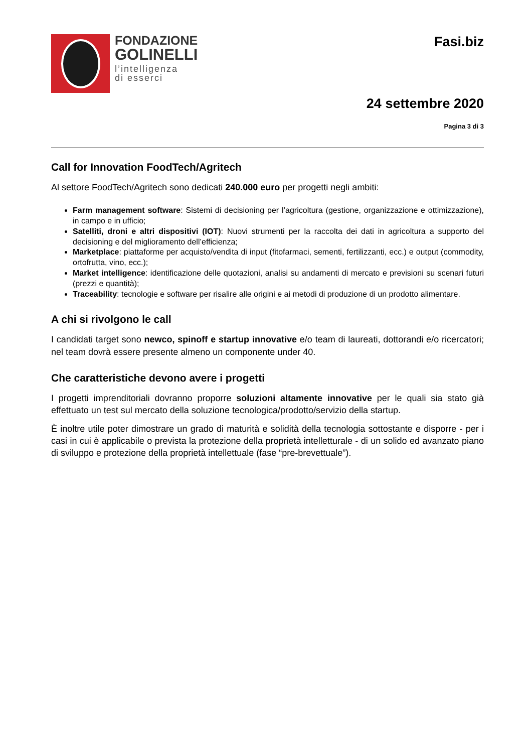FONDAZIONE
GOLINELLI
l’intelligenza
di esserci
Fasi.biz
24 settembre 2020
Pagina 3 di 3
Call for Innovation FoodTech/Agritech
Al settore FoodTech/Agritech sono dedicati 240.000 euro per progetti negli ambiti:
Farm management software: Sistemi di decisioning per l’agricoltura (gestione, organizzazione e ottimizzazione), in campo e in ufficio;
Satelliti, droni e altri dispositivi (IOT): Nuovi strumenti per la raccolta dei dati in agricoltura a supporto del decisioning e del miglioramento dell’efficienza;
Marketplace: piattaforme per acquisto/vendita di input (fitofarmaci, sementi, fertilizzanti, ecc.) e output (commodity, ortofrutta, vino, ecc.);
Market intelligence: identificazione delle quotazioni, analisi su andamenti di mercato e previsioni su scenari futuri (prezzi e quantità);
Traceability: tecnologie e software per risalire alle origini e ai metodi di produzione di un prodotto alimentare.
A chi si rivolgono le call
I candidati target sono newco, spinoff e startup innovative e/o team di laureati, dottorandi e/o ricercatori; nel team dovrà essere presente almeno un componente under 40.
Che caratteristiche devono avere i progetti
I progetti imprenditoriali dovranno proporre soluzioni altamente innovative per le quali sia stato già effettuato un test sul mercato della soluzione tecnologica/prodotto/servizio della startup.
È inoltre utile poter dimostrare un grado di maturità e solidità della tecnologia sottostante e disporre - per i casi in cui è applicabile o prevista la protezione della proprietà intelletturale - di un solido ed avanzato piano di sviluppo e protezione della proprietà intellettuale (fase “pre-brevettuale”).